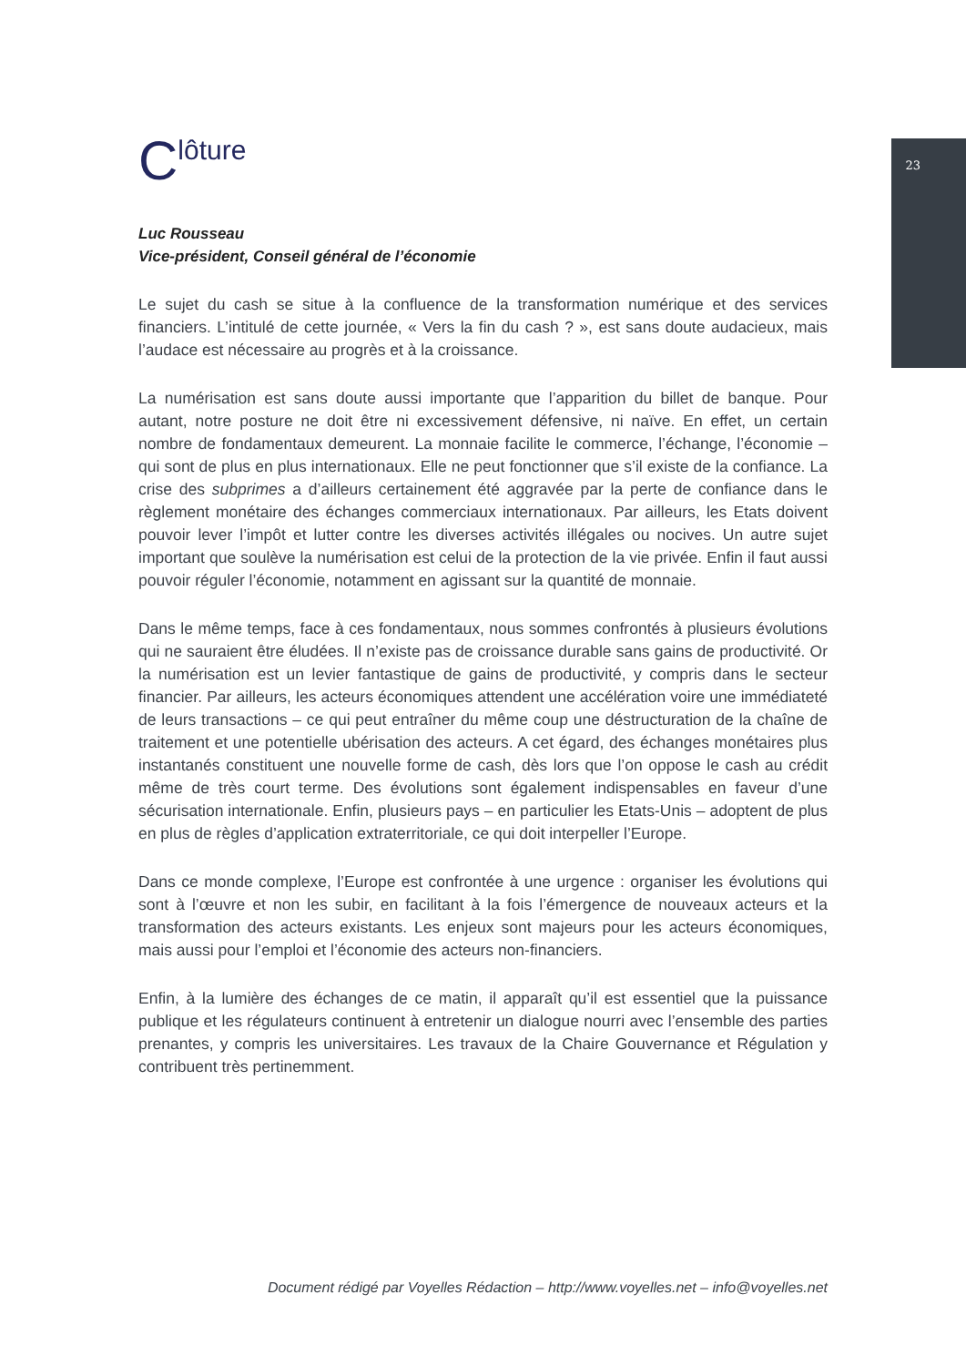23
Clôture
Luc Rousseau
Vice-président, Conseil général de l’économie
Le sujet du cash se situe à la confluence de la transformation numérique et des services financiers. L’intitulé de cette journée, « Vers la fin du cash ? », est sans doute audacieux, mais l’audace est nécessaire au progrès et à la croissance.
La numérisation est sans doute aussi importante que l’apparition du billet de banque. Pour autant, notre posture ne doit être ni excessivement défensive, ni naïve. En effet, un certain nombre de fondamentaux demeurent. La monnaie facilite le commerce, l’échange, l’économie – qui sont de plus en plus internationaux. Elle ne peut fonctionner que s’il existe de la confiance. La crise des subprimes a d’ailleurs certainement été aggravée par la perte de confiance dans le règlement monétaire des échanges commerciaux internationaux. Par ailleurs, les Etats doivent pouvoir lever l’impôt et lutter contre les diverses activités illégales ou nocives. Un autre sujet important que soulève la numérisation est celui de la protection de la vie privée. Enfin il faut aussi pouvoir réguler l’économie, notamment en agissant sur la quantité de monnaie.
Dans le même temps, face à ces fondamentaux, nous sommes confrontés à plusieurs évolutions qui ne sauraient être éludées. Il n’existe pas de croissance durable sans gains de productivité. Or la numérisation est un levier fantastique de gains de productivité, y compris dans le secteur financier. Par ailleurs, les acteurs économiques attendent une accélération voire une immédiateté de leurs transactions – ce qui peut entraîner du même coup une déstructuration de la chaîne de traitement et une potentielle ubérisation des acteurs. A cet égard, des échanges monétaires plus instantanés constituent une nouvelle forme de cash, dès lors que l’on oppose le cash au crédit même de très court terme. Des évolutions sont également indispensables en faveur d’une sécurisation internationale. Enfin, plusieurs pays – en particulier les Etats-Unis – adoptent de plus en plus de règles d’application extraterritoriale, ce qui doit interpeller l’Europe.
Dans ce monde complexe, l’Europe est confrontée à une urgence : organiser les évolutions qui sont à l’œuvre et non les subir, en facilitant à la fois l’émergence de nouveaux acteurs et la transformation des acteurs existants. Les enjeux sont majeurs pour les acteurs économiques, mais aussi pour l’emploi et l’économie des acteurs non-financiers.
Enfin, à la lumière des échanges de ce matin, il apparaît qu’il est essentiel que la puissance publique et les régulateurs continuent à entretenir un dialogue nourri avec l’ensemble des parties prenantes, y compris les universitaires. Les travaux de la Chaire Gouvernance et Régulation y contribuent très pertinemment.
Document rédigé par Voyelles Rédaction – http://www.voyelles.net – info@voyelles.net